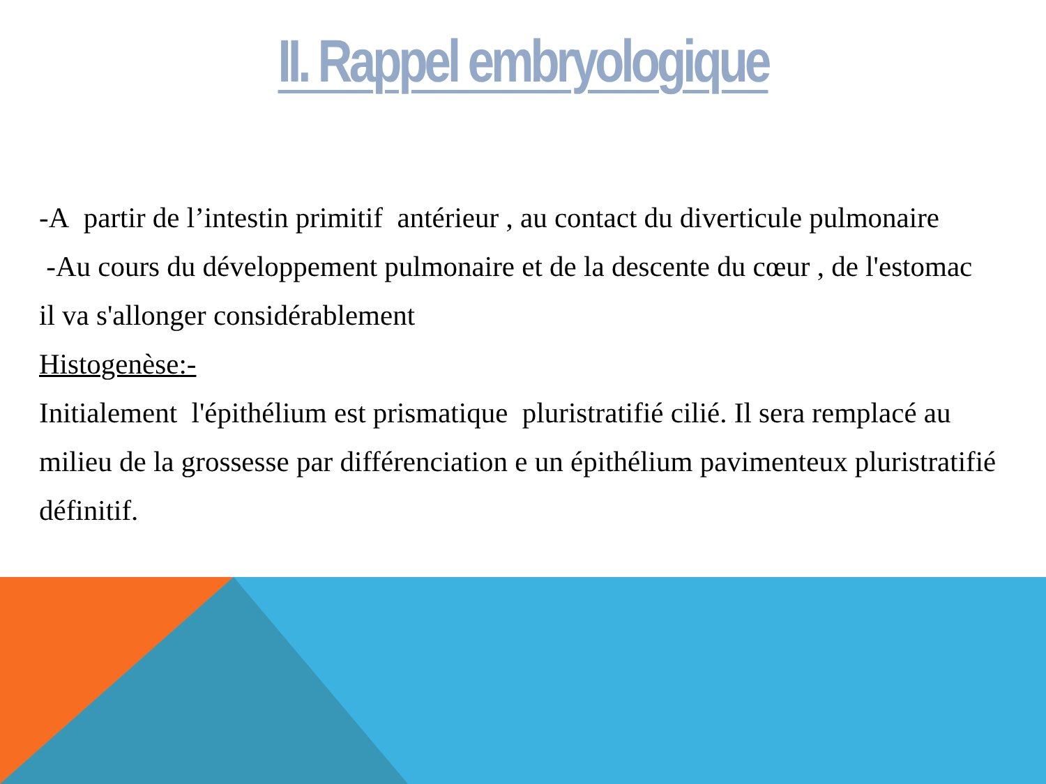II. Rappel embryologique
-A partir de l’intestin primitif antérieur , au contact du diverticule pulmonaire
-Au cours du développement pulmonaire et de la descente du cœur , de l'estomac il va s'allonger considérablement
Histogenèse:-
Initialement l'épithélium est prismatique pluristratifié cilié. Il sera remplacé au milieu de la grossesse par différenciation e un épithélium pavimenteux pluristratifié définitif.